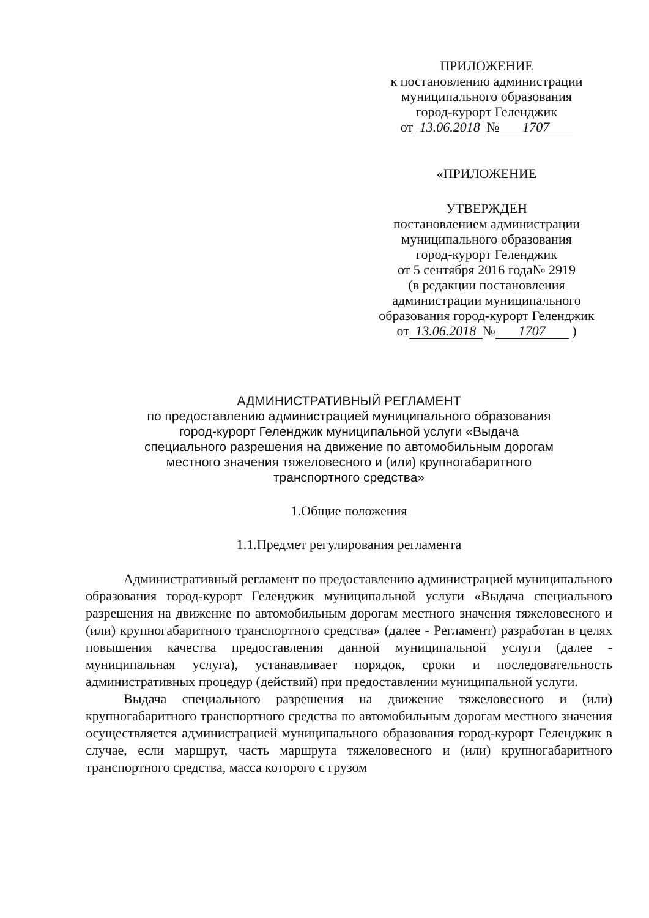ПРИЛОЖЕНИЕ
к постановлению администрации
муниципального образования
город-курорт Геленджик
от 13.06.2018 № 1707
«ПРИЛОЖЕНИЕ
УТВЕРЖДЕН
постановлением администрации
муниципального образования
город-курорт Геленджик
от 5 сентября 2016 года№ 2919
(в редакции постановления
администрации муниципального
образования город-курорт Геленджик
от 13.06.2018 № 1707 )
АДМИНИСТРАТИВНЫЙ РЕГЛАМЕНТ
по предоставлению администрацией муниципального образования
город-курорт Геленджик муниципальной услуги «Выдача
специального разрешения на движение по автомобильным дорогам
местного значения тяжеловесного и (или) крупногабаритного
транспортного средства»
1.Общие положения
1.1.Предмет регулирования регламента
Административный регламент по предоставлению администрацией муниципального образования город-курорт Геленджик муниципальной услуги «Выдача специального разрешения на движение по автомобильным дорогам местного значения тяжеловесного и (или) крупногабаритного транспортного средства» (далее - Регламент) разработан в целях повышения качества предоставления данной муниципальной услуги (далее - муниципальная услуга), устанавливает порядок, сроки и последовательность административных процедур (действий) при предоставлении муниципальной услуги.
Выдача специального разрешения на движение тяжеловесного и (или) крупногабаритного транспортного средства по автомобильным дорогам местного значения осуществляется администрацией муниципального образования город-курорт Геленджик в случае, если маршрут, часть маршрута тяжеловесного и (или) крупногабаритного транспортного средства, масса которого с грузом